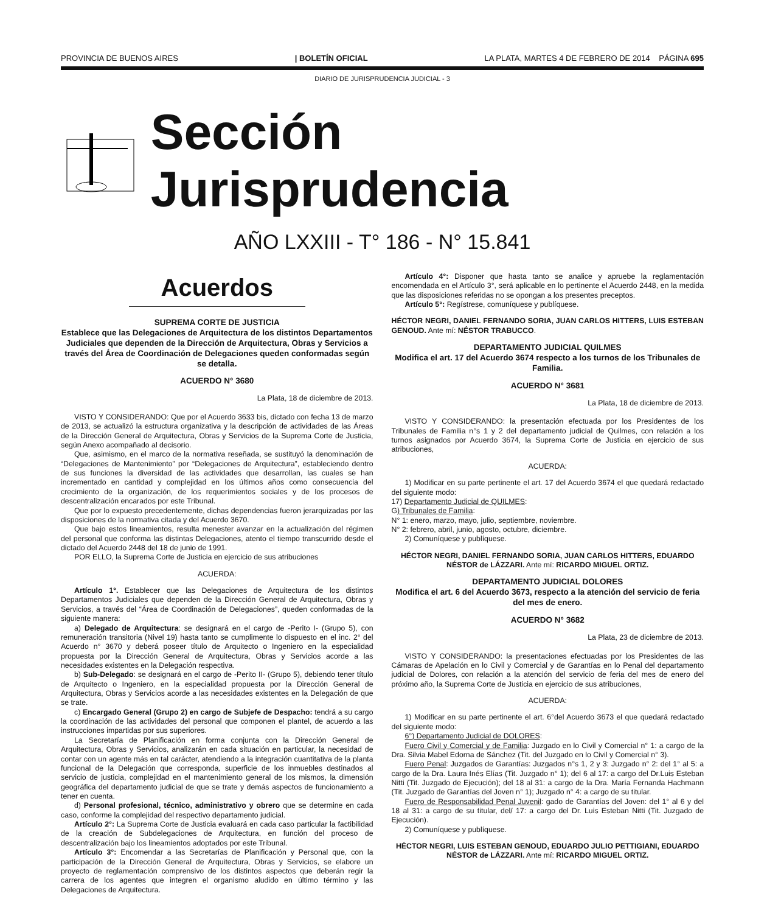PROVINCIA DE BUENOS AIRES | BOLETÍN OFICIAL LA PLATA, MARTES 4 DE FEBRERO DE 2014 PÁGINA 695
DIARIO DE JURISPRUDENCIA JUDICIAL - 3
Sección Jurisprudencia
AÑO LXXIII - T° 186 - N° 15.841
Acuerdos
SUPREMA CORTE DE JUSTICIA
Establece que las Delegaciones de Arquitectura de los distintos Departamentos Judiciales que dependen de la Dirección de Arquitectura, Obras y Servicios a través del Área de Coordinación de Delegaciones queden conformadas según se detalla.
ACUERDO N° 3680
La Plata, 18 de diciembre de 2013.
VISTO Y CONSIDERANDO: Que por el Acuerdo 3633 bis, dictado con fecha 13 de marzo de 2013, se actualizó la estructura organizativa y la descripción de actividades de las Áreas de la Dirección General de Arquitectura, Obras y Servicios de la Suprema Corte de Justicia, según Anexo acompañado al decisorio.
Que, asimismo, en el marco de la normativa reseñada, se sustituyó la denominación de “Delegaciones de Mantenimiento” por “Delegaciones de Arquitectura”, estableciendo dentro de sus funciones la diversidad de las actividades que desarrollan, las cuales se han incrementado en cantidad y complejidad en los últimos años como consecuencia del crecimiento de la organización, de los requerimientos sociales y de los procesos de descentralización encarados por este Tribunal.
Que por lo expuesto precedentemente, dichas dependencias fueron jerarquizadas por las disposiciones de la normativa citada y del Acuerdo 3670.
Que bajo estos lineamientos, resulta menester avanzar en la actualización del régimen del personal que conforma las distintas Delegaciones, atento el tiempo transcurrido desde el dictado del Acuerdo 2448 del 18 de junio de 1991.
POR ELLO, la Suprema Corte de Justicia en ejercicio de sus atribuciones
ACUERDA:
Artículo 1°. Establecer que las Delegaciones de Arquitectura de los distintos Departamentos Judiciales que dependen de la Dirección General de Arquitectura, Obras y Servicios, a través del “Área de Coordinación de Delegaciones”, queden conformadas de la siguiente manera:
a) Delegado de Arquitectura: se designará en el cargo de -Perito I- (Grupo 5), con remuneración transitoria (Nivel 19) hasta tanto se cumplimente lo dispuesto en el inc. 2° del Acuerdo n° 3670 y deberá poseer título de Arquitecto o Ingeniero en la especialidad propuesta por la Dirección General de Arquitectura, Obras y Servicios acorde a las necesidades existentes en la Delegación respectiva.
b) Sub-Delegado: se designará en el cargo de -Perito II- (Grupo 5), debiendo tener título de Arquitecto o Ingeniero, en la especialidad propuesta por la Dirección General de Arquitectura, Obras y Servicios acorde a las necesidades existentes en la Delegación de que se trate.
c) Encargado General (Grupo 2) en cargo de Subjefe de Despacho: tendrá a su cargo la coordinación de las actividades del personal que componen el plantel, de acuerdo a las instrucciones impartidas por sus superiores.
La Secretaría de Planificación en forma conjunta con la Dirección General de Arquitectura, Obras y Servicios, analizarán en cada situación en particular, la necesidad de contar con un agente más en tal carácter, atendiendo a la integración cuantitativa de la planta funcional de la Delegación que corresponda, superficie de los inmuebles destinados al servicio de justicia, complejidad en el mantenimiento general de los mismos, la dimensión geográfica del departamento judicial de que se trate y demás aspectos de funcionamiento a tener en cuenta.
d) Personal profesional, técnico, administrativo y obrero que se determine en cada caso, conforme la complejidad del respectivo departamento judicial.
Artículo 2°: La Suprema Corte de Justicia evaluará en cada caso particular la factibilidad de la creación de Subdelegaciones de Arquitectura, en función del proceso de descentralización bajo los lineamientos adoptados por este Tribunal.
Artículo 3°: Encomendar a las Secretarías de Planificación y Personal que, con la participación de la Dirección General de Arquitectura, Obras y Servicios, se elabore un proyecto de reglamentación comprensivo de los distintos aspectos que deberán regir la carrera de los agentes que integren el organismo aludido en último término y las Delegaciones de Arquitectura.
Artículo 4°: Disponer que hasta tanto se analice y apruebe la reglamentación encomendada en el Artículo 3°, será aplicable en lo pertinente el Acuerdo 2448, en la medida que las disposiciones referidas no se opongan a los presentes preceptos.
Artículo 5°: Regístrese, comuníquese y publíquese.
HÉCTOR NEGRI, DANIEL FERNANDO SORIA, JUAN CARLOS HITTERS, LUIS ESTEBAN GENOUD. Ante mí: NÉSTOR TRABUCCO.
DEPARTAMENTO JUDICIAL QUILMES
Modifica el art. 17 del Acuerdo 3674 respecto a los turnos de los Tribunales de Familia.
ACUERDO N° 3681
La Plata, 18 de diciembre de 2013.
VISTO Y CONSIDERANDO: la presentación efectuada por los Presidentes de los Tribunales de Familia n°s 1 y 2 del departamento judicial de Quilmes, con relación a los turnos asignados por Acuerdo 3674, la Suprema Corte de Justicia en ejercicio de sus atribuciones,
ACUERDA:
1) Modificar en su parte pertinente el art. 17 del Acuerdo 3674 el que quedará redactado del siguiente modo:
17) Departamento Judicial de QUILMES:
G) Tribunales de Familia:
N° 1: enero, marzo, mayo, julio, septiembre, noviembre.
N° 2: febrero, abril, junio, agosto, octubre, diciembre.
2) Comuníquese y publíquese.
HÉCTOR NEGRI, DANIEL FERNANDO SORIA, JUAN CARLOS HITTERS, EDUARDO NÉSTOR de LÁZZARI. Ante mí: RICARDO MIGUEL ORTIZ.
DEPARTAMENTO JUDICIAL DOLORES
Modifica el art. 6 del Acuerdo 3673, respecto a la atención del servicio de feria del mes de enero.
ACUERDO N° 3682
La Plata, 23 de diciembre de 2013.
VISTO Y CONSIDERANDO: la presentaciones efectuadas por los Presidentes de las Cámaras de Apelación en lo Civil y Comercial y de Garantías en lo Penal del departamento judicial de Dolores, con relación a la atención del servicio de feria del mes de enero del próximo año, la Suprema Corte de Justicia en ejercicio de sus atribuciones,
ACUERDA:
1) Modificar en su parte pertinente el art. 6°del Acuerdo 3673 el que quedará redactado del siguiente modo:
6°) Departamento Judicial de DOLORES:
Fuero Civil y Comercial y de Familia: Juzgado en lo Civil y Comercial n° 1: a cargo de la Dra. Silvia Mabel Edorna de Sánchez (Tit. del Juzgado en lo Civil y Comercial n° 3).
Fuero Penal: Juzgados de Garantías: Juzgados n°s 1, 2 y 3: Juzgado n° 2: del 1° al 5: a cargo de la Dra. Laura Inés Elías (Tit. Juzgado n° 1); del 6 al 17: a cargo del Dr.Luis Esteban Nitti (Tit. Juzgado de Ejecución); del 18 al 31: a cargo de la Dra. María Fernanda Hachmann (Tit. Juzgado de Garantías del Joven n° 1); Juzgado n° 4: a cargo de su titular.
Fuero de Responsabilidad Penal Juvenil: gado de Garantías del Joven: del 1° al 6 y del 18 al 31: a cargo de su titular, del/ 17: a cargo del Dr. Luis Esteban Nitti (Tit. Juzgado de Ejecución).
2) Comuníquese y publíquese.
HÉCTOR NEGRI, LUIS ESTEBAN GENOUD, EDUARDO JULIO PETTIGIANI, EDUARDO NÉSTOR de LÁZZARI. Ante mí: RICARDO MIGUEL ORTIZ.